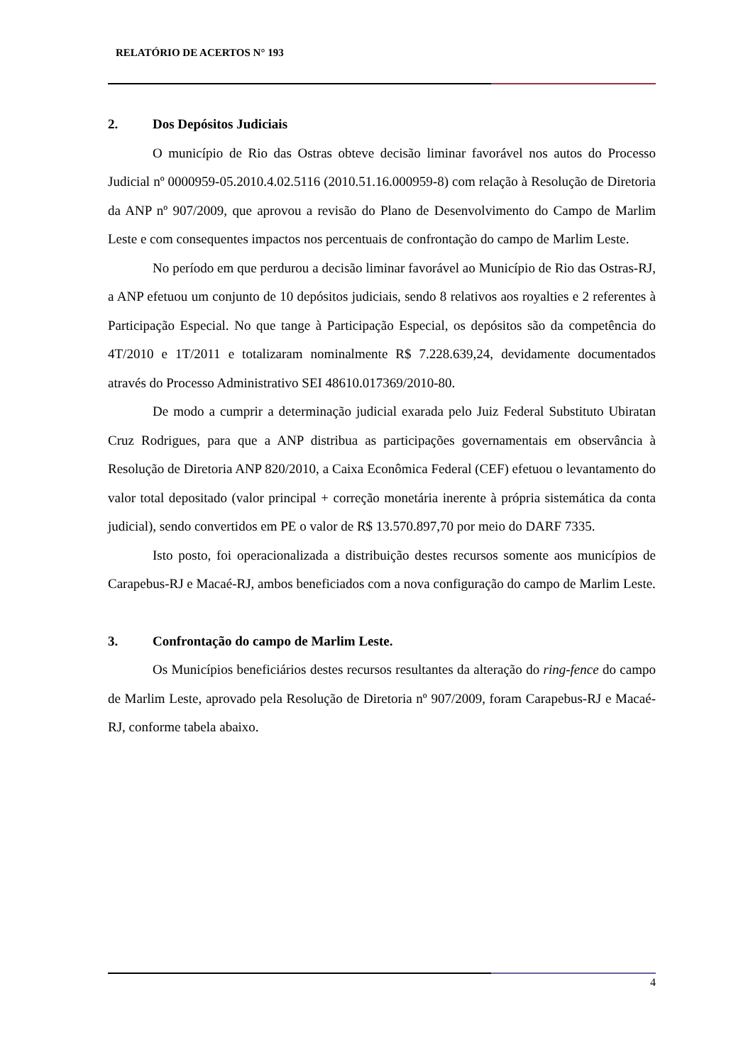RELATÓRIO DE ACERTOS N° 193
2. Dos Depósitos Judiciais
O município de Rio das Ostras obteve decisão liminar favorável nos autos do Processo Judicial nº 0000959-05.2010.4.02.5116 (2010.51.16.000959-8) com relação à Resolução de Diretoria da ANP nº 907/2009, que aprovou a revisão do Plano de Desenvolvimento do Campo de Marlim Leste e com consequentes impactos nos percentuais de confrontação do campo de Marlim Leste.
No período em que perdurou a decisão liminar favorável ao Município de Rio das Ostras-RJ, a ANP efetuou um conjunto de 10 depósitos judiciais, sendo 8 relativos aos royalties e 2 referentes à Participação Especial. No que tange à Participação Especial, os depósitos são da competência do 4T/2010 e 1T/2011 e totalizaram nominalmente R$ 7.228.639,24, devidamente documentados através do Processo Administrativo SEI 48610.017369/2010-80.
De modo a cumprir a determinação judicial exarada pelo Juiz Federal Substituto Ubiratan Cruz Rodrigues, para que a ANP distribua as participações governamentais em observância à Resolução de Diretoria ANP 820/2010, a Caixa Econômica Federal (CEF) efetuou o levantamento do valor total depositado (valor principal + correção monetária inerente à própria sistemática da conta judicial), sendo convertidos em PE o valor de R$ 13.570.897,70 por meio do DARF 7335.
Isto posto, foi operacionalizada a distribuição destes recursos somente aos municípios de Carapebus-RJ e Macaé-RJ, ambos beneficiados com a nova configuração do campo de Marlim Leste.
3. Confrontação do campo de Marlim Leste.
Os Municípios beneficiários destes recursos resultantes da alteração do ring-fence do campo de Marlim Leste, aprovado pela Resolução de Diretoria nº 907/2009, foram Carapebus-RJ e Macaé-RJ, conforme tabela abaixo.
4